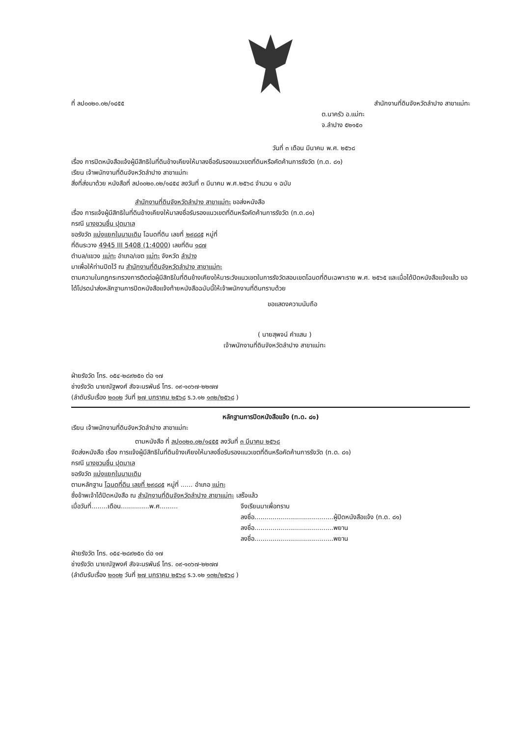ที่ ลป๐๐๒๐.๐๒/๑๔๕๕ สำนักงานที่ดินจังหวัดลำปาง สาขาแม่ทะ
ต.นาครัว อ.แม่ทะ
จ.ลำปาง ๕๒๑๕๐
วันที่ ๓ เดือน มีนาคม พ.ศ. ๒๕๖๘
เรื่อง การปิดหนังสือแจ้งผู้มีสิทธิในที่ดินข้างเคียงให้มาลงชื่อรับรองแนวเขตที่ดินหรือคัดค้านการรังวัด (ท.ด. ๘๑)
เรียน เจ้าพนักงานที่ดินจังหวัดลำปาง สาขาแม่ทะ
สิ่งที่ส่งมาด้วย หนังสือที่ ลป๐๐๒๐.๐๒/๑๔๕๔ ลงวันที่ ๓ มีนาคม พ.ศ.๒๕๖๘ จำนวน ๑ ฉบับ
สำนักงานที่ดินจังหวัดลำปาง สาขาแม่ทะ ขอส่งหนังสือ
เรื่อง การแจ้งผู้มีสิทธิในที่ดินข้างเคียงให้มาลงชื่อรับรองแนวเขตที่ดินหรือคัดค้านการรังวัด (ท.ด.๘๑)
กรณี นางชวนชื่น ปุดมาเล
ขอรังวัด แบ่งแยกในนามเดิม โฉนดที่ดิน เลขที่ ๒๙๘๘๕ หมู่ที่
ที่ดินระวาง 4945 III 5408 (1:4000) เลขที่ดิน ๑๘๗
ตำบล/แขวง แม่ทะ อำเภอ/เขต แม่ทะ จังหวัด ลำปาง
มาเพื่อให้ท่านปิดไว้ ณ สำนักงานที่ดินจังหวัดลำปาง สาขาแม่ทะ
ตามความในกฎกระทรวงการติดต่อผู้มีสิทธิในที่ดินข้างเคียงให้มาระวังแนวเขตในการรังวัดสอบเขตโฉนดที่ดินเฉพาะราย พ.ศ. ๒๕๖๕ และเมื่อได้ปิดหนังสือแจ้งแล้ว ขอได้โปรดนำส่งหลักฐานการปิดหนังสือแจ้งท้ายหนังสือฉบับนี้ให้เจ้าพนักงานที่ดินทราบด้วย
ขอแสดงความนับถือ
( นายสุพจน์ คำแสน )
เจ้าพนักงานที่ดินจังหวัดลำปาง สาขาแม่ทะ
ฝ่ายรังวัด โทร. ๐๕๔-๒๘๙๒๕๐ ต่อ ๑๗
ช่างรังวัด นายณัฐพงศ์ สัจจะนรพันธ์ โทร. ๐๙-๑๐๖๗-๒๒๗๗
(ลำดับรับเรื่อง ๒๐๐๒ วันที่ ๒๗ มกราคม ๒๕๖๘ ร.ว.๑๒ ๑๓๒/๒๕๖๘ )
หลักฐานการปิดหนังสือแจ้ง (ท.ด. ๘๑)
เรียน เจ้าพนักงานที่ดินจังหวัดลำปาง สาขาแม่ทะ
ตามหนังสือ ที่ ลป๐๐๒๐.๐๒/๑๔๕๕ ลงวันที่ ๓ มีนาคม ๒๕๖๘
จัดส่งหนังสือ เรื่อง การแจ้งผู้มีสิทธิในที่ดินข้างเคียงให้มาลงชื่อรับรองแนวเขตที่ดินหรือคัดค้านการรังวัด (ท.ด. ๘๑)
กรณี นางชวนชื่น ปุดมาเล
ขอรังวัด แบ่งแยกในนามเดิม
ตามหลักฐาน โฉนดที่ดิน เลขที่ ๒๙๘๘๕ หมู่ที่ ...... อำเภอ แม่ทะ
ซึ่งข้าพเจ้าได้ปิดหนังสือ ณ สำนักงานที่ดินจังหวัดลำปาง สาขาแม่ทะ เสร็จแล้ว
เมื่อวันที่........เดือน..............พ.ศ.........
จึงเรียนมาเพื่อทราบ
ลงชื่อ.......................................ผู้ปิดหนังสือแจ้ง (ท.ด. ๘๑)
ลงชื่อ.......................................พยาน
ลงชื่อ.......................................พยาน
ฝ่ายรังวัด โทร. ๐๕๔-๒๘๙๒๕๐ ต่อ ๑๗
ช่างรังวัด นายณัฐพงศ์ สัจจะนรพันธ์ โทร. ๐๙-๑๐๖๗-๒๒๗๗
(ลำดับรับเรื่อง ๒๐๐๒ วันที่ ๒๗ มกราคม ๒๕๖๘ ร.ว.๑๒ ๑๓๒/๒๕๖๘ )